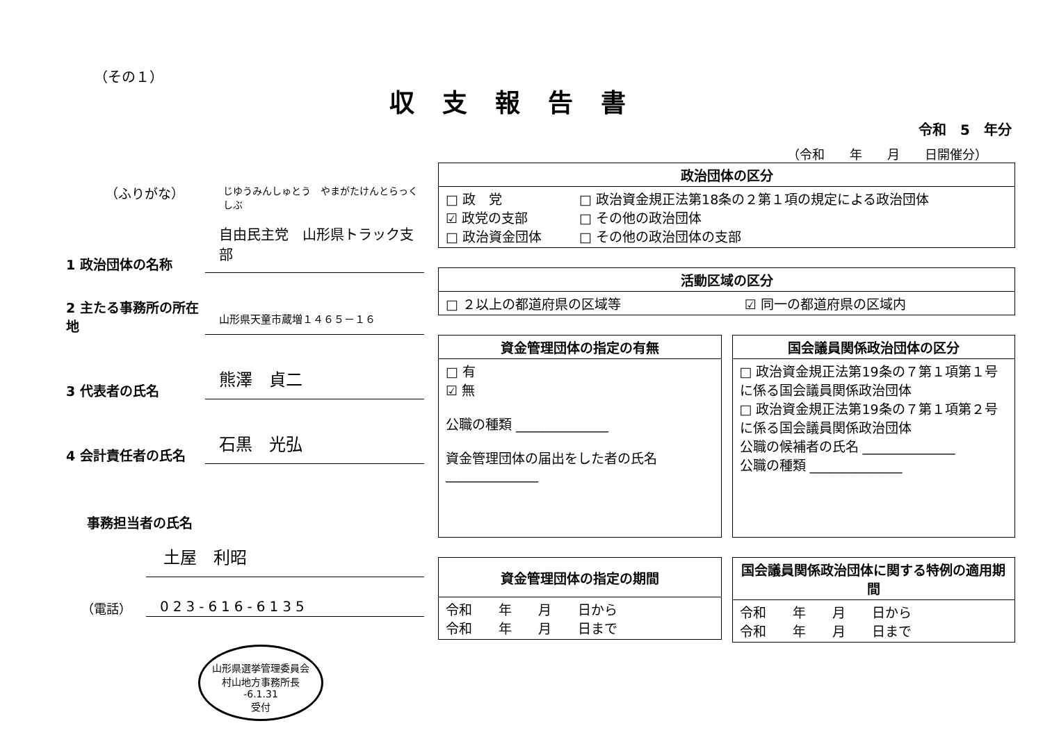（その１）
収支報告書
令和　5　年分
（令和　　年　　月　　日開催分）
（ふりがな） じゆうみんしゅとう　やまがたけんとらっくしぶ
1 政治団体の名称
自由民主党　山形県トラック支部
2 主たる事務所の所在地
山形県天童市蔵増１４６５－１６
3 代表者の氏名
熊澤　貞二
4 会計責任者の氏名
石黒　光弘
事務担当者の氏名
土屋　利昭
（電話）
023-616-6135
山形県選挙管理委員会
村山地方事務所長
-6.1.31
受付
| 政治団体の区分 | |
| --- | --- |
| □ 政 党 ☑ 政党の支部 □ 政治資金団体 | □ 政治資金規正法第18条の２第１項の規定による政治団体 □ その他の政治団体 □ その他の政治団体の支部 |
| 活動区域の区分 | |
| --- | --- |
| □ ２以上の都道府県の区域等 | ☑ 同一の都道府県の区域内 |
| 資金管理団体の指定の有無 |
| --- |
| □ 有 ☑ 無 公職の種類 ______________ 資金管理団体の届出をした者の氏名 ______________ |
| 国会議員関係政治団体の区分 |
| --- |
| □ 政治資金規正法第19条の７第１項第１号に係る国会議員関係政治団体 □ 政治資金規正法第19条の７第１項第２号に係る国会議員関係政治団体 公職の候補者の氏名 ______________ 公職の種類 ______________ |
| 資金管理団体の指定の期間 |
| --- |
| 令和 年 月 日から 令和 年 月 日まで |
| 国会議員関係政治団体に関する特例の適用期間 |
| --- |
| 令和 年 月 日から 令和 年 月 日まで |